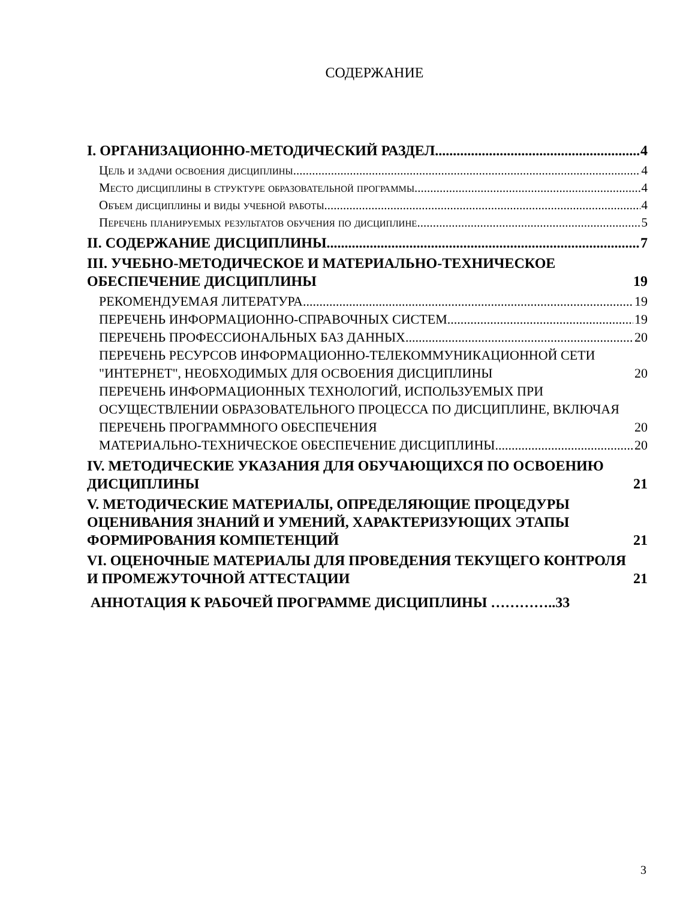СОДЕРЖАНИЕ
I. ОРГАНИЗАЦИОННО-МЕТОДИЧЕСКИЙ РАЗДЕЛ 4
Цель и задачи освоения дисциплины 4
Место дисциплины в структуре образовательной программы 4
Объем дисциплины и виды учебной работы 4
Перечень планируемых результатов обучения по дисциплине 5
II. СОДЕРЖАНИЕ ДИСЦИПЛИНЫ 7
III. УЧЕБНО-МЕТОДИЧЕСКОЕ И МАТЕРИАЛЬНО-ТЕХНИЧЕСКОЕ ОБЕСПЕЧЕНИЕ ДИСЦИПЛИНЫ 19
РЕКОМЕНДУЕМАЯ ЛИТЕРАТУРА 19
ПЕРЕЧЕНЬ ИНФОРМАЦИОННО-СПРАВОЧНЫХ СИСТЕМ 19
ПЕРЕЧЕНЬ ПРОФЕССИОНАЛЬНЫХ БАЗ ДАННЫХ 20
ПЕРЕЧЕНЬ РЕСУРСОВ ИНФОРМАЦИОННО-ТЕЛЕКОММУНИКАЦИОННОЙ СЕТИ "ИНТЕРНЕТ", НЕОБХОДИМЫХ ДЛЯ ОСВОЕНИЯ ДИСЦИПЛИНЫ 20
ПЕРЕЧЕНЬ ИНФОРМАЦИОННЫХ ТЕХНОЛОГИЙ, ИСПОЛЬЗУЕМЫХ ПРИ ОСУЩЕСТВЛЕНИИ ОБРАЗОВАТЕЛЬНОГО ПРОЦЕССА ПО ДИСЦИПЛИНЕ, ВКЛЮЧАЯ ПЕРЕЧЕНЬ ПРОГРАММНОГО ОБЕСПЕЧЕНИЯ 20
МАТЕРИАЛЬНО-ТЕХНИЧЕСКОЕ ОБЕСПЕЧЕНИЕ ДИСЦИПЛИНЫ 20
IV. МЕТОДИЧЕСКИЕ УКАЗАНИЯ ДЛЯ ОБУЧАЮЩИХСЯ ПО ОСВОЕНИЮ ДИСЦИПЛИНЫ 21
V. МЕТОДИЧЕСКИЕ МАТЕРИАЛЫ, ОПРЕДЕЛЯЮЩИЕ ПРОЦЕДУРЫ ОЦЕНИВАНИЯ ЗНАНИЙ И УМЕНИЙ, ХАРАКТЕРИЗУЮЩИХ ЭТАПЫ ФОРМИРОВАНИЯ КОМПЕТЕНЦИЙ 21
VI. ОЦЕНОЧНЫЕ МАТЕРИАЛЫ ДЛЯ ПРОВЕДЕНИЯ ТЕКУЩЕГО КОНТРОЛЯ И ПРОМЕЖУТОЧНОЙ АТТЕСТАЦИИ 21
АННОТАЦИЯ К РАБОЧЕЙ ПРОГРАММЕ ДИСЦИПЛИНЫ …………..33
3